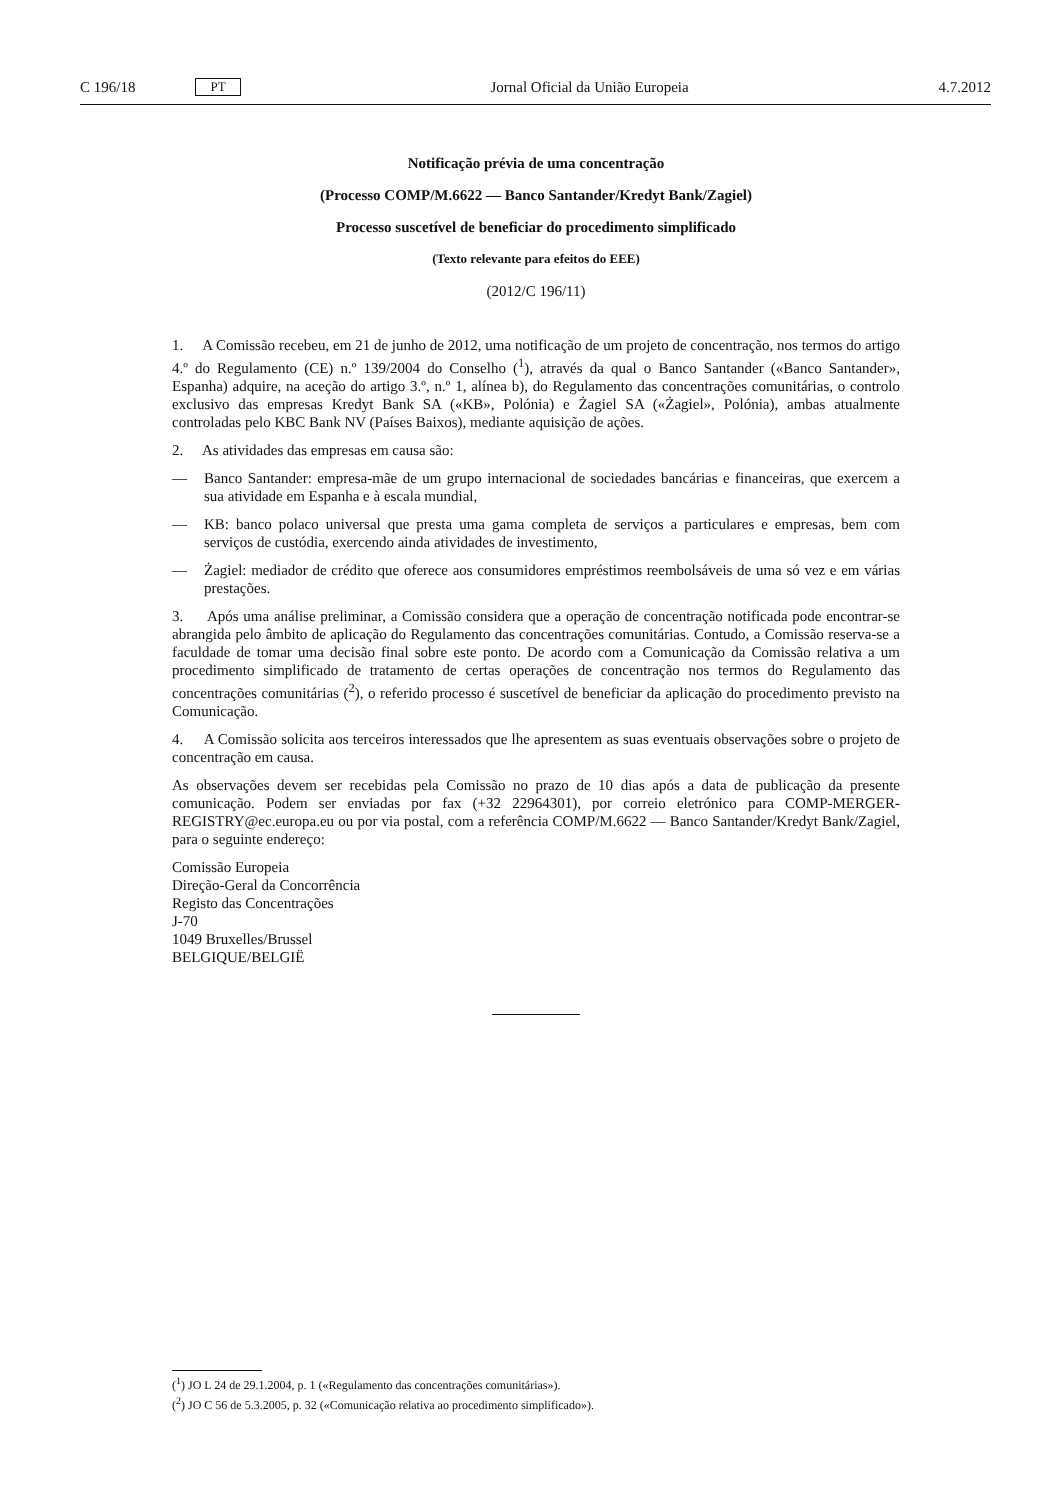C 196/18 PT Jornal Oficial da União Europeia 4.7.2012
Notificação prévia de uma concentração
(Processo COMP/M.6622 — Banco Santander/Kredyt Bank/Zagiel)
Processo suscetível de beneficiar do procedimento simplificado
(Texto relevante para efeitos do EEE)
(2012/C 196/11)
1. A Comissão recebeu, em 21 de junho de 2012, uma notificação de um projeto de concentração, nos termos do artigo 4.º do Regulamento (CE) n.º 139/2004 do Conselho (<sup>1</sup>), através da qual o Banco Santander («Banco Santander», Espanha) adquire, na aceção do artigo 3.º, n.º 1, alínea b), do Regulamento das concentrações comunitárias, o controlo exclusivo das empresas Kredyt Bank SA («KB», Polónia) e Żagiel SA («Żagiel», Polónia), ambas atualmente controladas pelo KBC Bank NV (Países Baixos), mediante aquisição de ações.
2. As atividades das empresas em causa são:
— Banco Santander: empresa-mãe de um grupo internacional de sociedades bancárias e financeiras, que exercem a sua atividade em Espanha e à escala mundial,
— KB: banco polaco universal que presta uma gama completa de serviços a particulares e empresas, bem com serviços de custódia, exercendo ainda atividades de investimento,
— Żagiel: mediador de crédito que oferece aos consumidores empréstimos reembolsáveis de uma só vez e em várias prestações.
3. Após uma análise preliminar, a Comissão considera que a operação de concentração notificada pode encontrar-se abrangida pelo âmbito de aplicação do Regulamento das concentrações comunitárias. Contudo, a Comissão reserva-se a faculdade de tomar uma decisão final sobre este ponto. De acordo com a Comunicação da Comissão relativa a um procedimento simplificado de tratamento de certas operações de concentração nos termos do Regulamento das concentrações comunitárias (<sup>2</sup>), o referido processo é suscetível de beneficiar da aplicação do procedimento previsto na Comunicação.
4. A Comissão solicita aos terceiros interessados que lhe apresentem as suas eventuais observações sobre o projeto de concentração em causa.
As observações devem ser recebidas pela Comissão no prazo de 10 dias após a data de publicação da presente comunicação. Podem ser enviadas por fax (+32 22964301), por correio eletrónico para COMP-MERGER-REGISTRY@ec.europa.eu ou por via postal, com a referência COMP/M.6622 — Banco Santander/Kredyt Bank/Zagiel, para o seguinte endereço:
Comissão Europeia
Direção-Geral da Concorrência
Registo das Concentrações
J-70
1049 Bruxelles/Brussel
BELGIQUE/BELGIË
(<sup>1</sup>) JO L 24 de 29.1.2004, p. 1 («Regulamento das concentrações comunitárias»).
(<sup>2</sup>) JO C 56 de 5.3.2005, p. 32 («Comunicação relativa ao procedimento simplificado»).